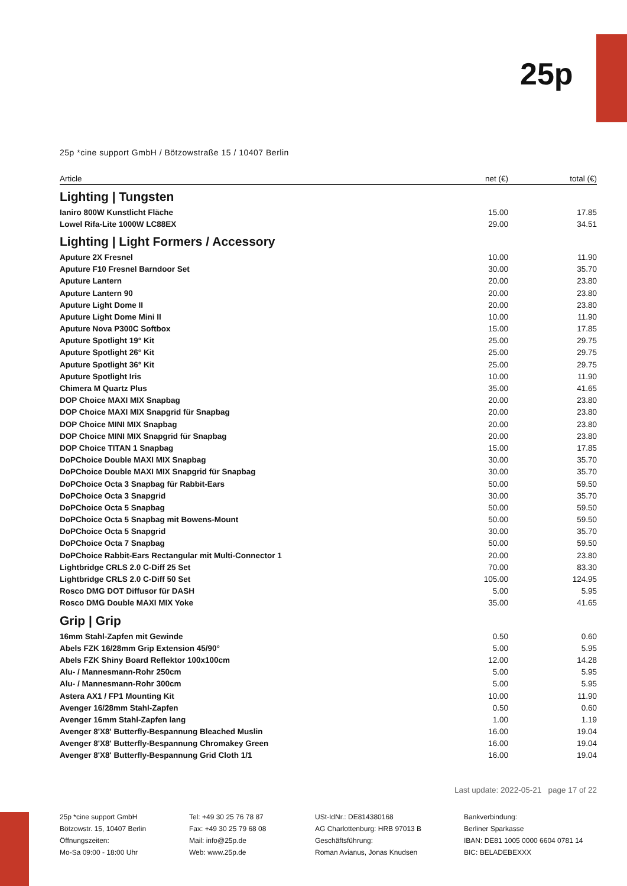25p
25p *cine support GmbH / Bötzowstraße 15 / 10407 Berlin
| Article | net (€) | total (€) |
| --- | --- | --- |
| Lighting / Tungsten | | |
| Ianiro 800W Kunstlicht Fläche | 15.00 | 17.85 |
| Lowel Rifa-Lite 1000W LC88EX | 29.00 | 34.51 |
| Lighting / Light Formers / Accessory | | |
| Aputure 2X Fresnel | 10.00 | 11.90 |
| Aputure F10 Fresnel Barndoor Set | 30.00 | 35.70 |
| Aputure Lantern | 20.00 | 23.80 |
| Aputure Lantern 90 | 20.00 | 23.80 |
| Aputure Light Dome II | 20.00 | 23.80 |
| Aputure Light Dome Mini II | 10.00 | 11.90 |
| Aputure Nova P300C Softbox | 15.00 | 17.85 |
| Aputure Spotlight 19° Kit | 25.00 | 29.75 |
| Aputure Spotlight 26° Kit | 25.00 | 29.75 |
| Aputure Spotlight 36° Kit | 25.00 | 29.75 |
| Aputure Spotlight Iris | 10.00 | 11.90 |
| Chimera M Quartz Plus | 35.00 | 41.65 |
| DOP Choice MAXI MIX Snapbag | 20.00 | 23.80 |
| DOP Choice MAXI MIX Snapgrid für Snapbag | 20.00 | 23.80 |
| DOP Choice MINI MIX Snapbag | 20.00 | 23.80 |
| DOP Choice MINI MIX Snapgrid für Snapbag | 20.00 | 23.80 |
| DOP Choice TITAN 1 Snapbag | 15.00 | 17.85 |
| DoPChoice Double MAXI MIX Snapbag | 30.00 | 35.70 |
| DoPChoice Double MAXI MIX Snapgrid für Snapbag | 30.00 | 35.70 |
| DoPChoice Octa 3 Snapbag für Rabbit-Ears | 50.00 | 59.50 |
| DoPChoice Octa 3 Snapgrid | 30.00 | 35.70 |
| DoPChoice Octa 5 Snapbag | 50.00 | 59.50 |
| DoPChoice Octa 5 Snapbag mit Bowens-Mount | 50.00 | 59.50 |
| DoPChoice Octa 5 Snapgrid | 30.00 | 35.70 |
| DoPChoice Octa 7 Snapbag | 50.00 | 59.50 |
| DoPChoice Rabbit-Ears Rectangular mit Multi-Connector 1 | 20.00 | 23.80 |
| Lightbridge CRLS 2.0 C-Diff 25 Set | 70.00 | 83.30 |
| Lightbridge CRLS 2.0 C-Diff 50 Set | 105.00 | 124.95 |
| Rosco DMG DOT Diffusor für DASH | 5.00 | 5.95 |
| Rosco DMG Double MAXI MIX Yoke | 35.00 | 41.65 |
| Grip / Grip | | |
| 16mm Stahl-Zapfen mit Gewinde | 0.50 | 0.60 |
| Abels FZK 16/28mm Grip Extension 45/90° | 5.00 | 5.95 |
| Abels FZK Shiny Board Reflektor 100x100cm | 12.00 | 14.28 |
| Alu- / Mannesmann-Rohr 250cm | 5.00 | 5.95 |
| Alu- / Mannesmann-Rohr 300cm | 5.00 | 5.95 |
| Astera AX1 / FP1 Mounting Kit | 10.00 | 11.90 |
| Avenger 16/28mm Stahl-Zapfen | 0.50 | 0.60 |
| Avenger 16mm Stahl-Zapfen lang | 1.00 | 1.19 |
| Avenger 8'X8' Butterfly-Bespannung Bleached Muslin | 16.00 | 19.04 |
| Avenger 8'X8' Butterfly-Bespannung Chromakey Green | 16.00 | 19.04 |
| Avenger 8'X8' Butterfly-Bespannung Grid Cloth 1/1 | 16.00 | 19.04 |
Last update: 2022-05-21 page 17 of 22
25p *cine support GmbH
Bötzowstr. 15, 10407 Berlin
Öffnungszeiten:
Mo-Sa 09:00 - 18:00 Uhr
Tel: +49 30 25 76 78 87
Fax: +49 30 25 79 68 08
Mail: info@25p.de
Web: www.25p.de
USt-IdNr.: DE814380168
AG Charlottenburg: HRB 97013 B
Geschäftsführung:
Roman Avianus, Jonas Knudsen
Bankverbindung:
Berliner Sparkasse
IBAN: DE81 1005 0000 6604 0781 14
BIC: BELADEBEXXX